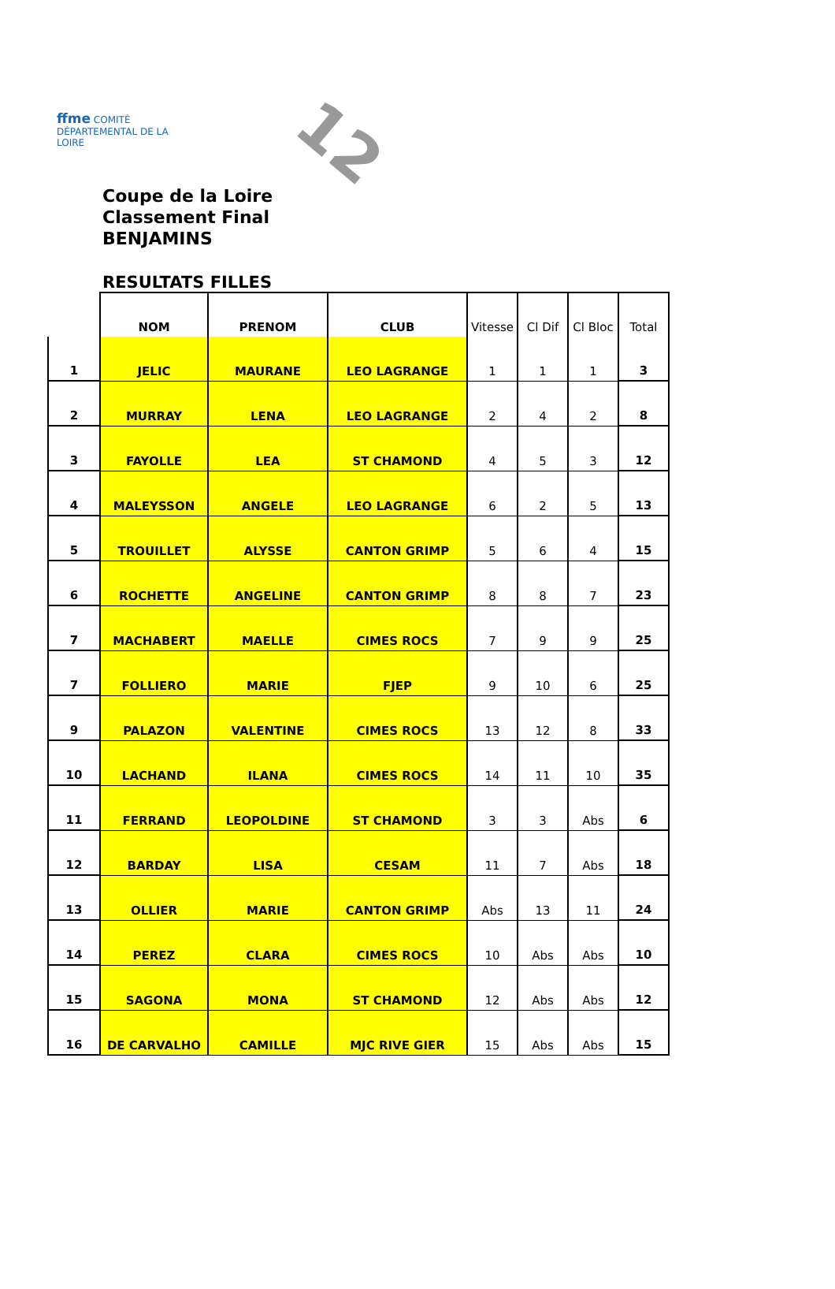ffme COMITÉ DÉPARTEMENTAL DE LA LOIRE
12
Coupe de la Loire
Classement Final
BENJAMINS
RESULTATS FILLES
| | NOM | PRENOM | CLUB | Vitesse | Cl Dif | Cl Bloc | Total |
| 1 | JELIC | MAURANE | LEO LAGRANGE | 1 | 1 | 1 | 3 |
| 2 | MURRAY | LENA | LEO LAGRANGE | 2 | 4 | 2 | 8 |
| 3 | FAYOLLE | LEA | ST CHAMOND | 4 | 5 | 3 | 12 |
| 4 | MALEYSSON | ANGELE | LEO LAGRANGE | 6 | 2 | 5 | 13 |
| 5 | TROUILLET | ALYSSE | CANTON GRIMP | 5 | 6 | 4 | 15 |
| 6 | ROCHETTE | ANGELINE | CANTON GRIMP | 8 | 8 | 7 | 23 |
| 7 | MACHABERT | MAELLE | CIMES ROCS | 7 | 9 | 9 | 25 |
| 7 | FOLLIERO | MARIE | FJEP | 9 | 10 | 6 | 25 |
| 9 | PALAZON | VALENTINE | CIMES ROCS | 13 | 12 | 8 | 33 |
| 10 | LACHAND | ILANA | CIMES ROCS | 14 | 11 | 10 | 35 |
| 11 | FERRAND | LEOPOLDINE | ST CHAMOND | 3 | 3 | Abs | 6 |
| 12 | BARDAY | LISA | CESAM | 11 | 7 | Abs | 18 |
| 13 | OLLIER | MARIE | CANTON GRIMP | Abs | 13 | 11 | 24 |
| 14 | PEREZ | CLARA | CIMES ROCS | 10 | Abs | Abs | 10 |
| 15 | SAGONA | MONA | ST CHAMOND | 12 | Abs | Abs | 12 |
| 16 | DE CARVALHO | CAMILLE | MJC RIVE GIER | 15 | Abs | Abs | 15 |